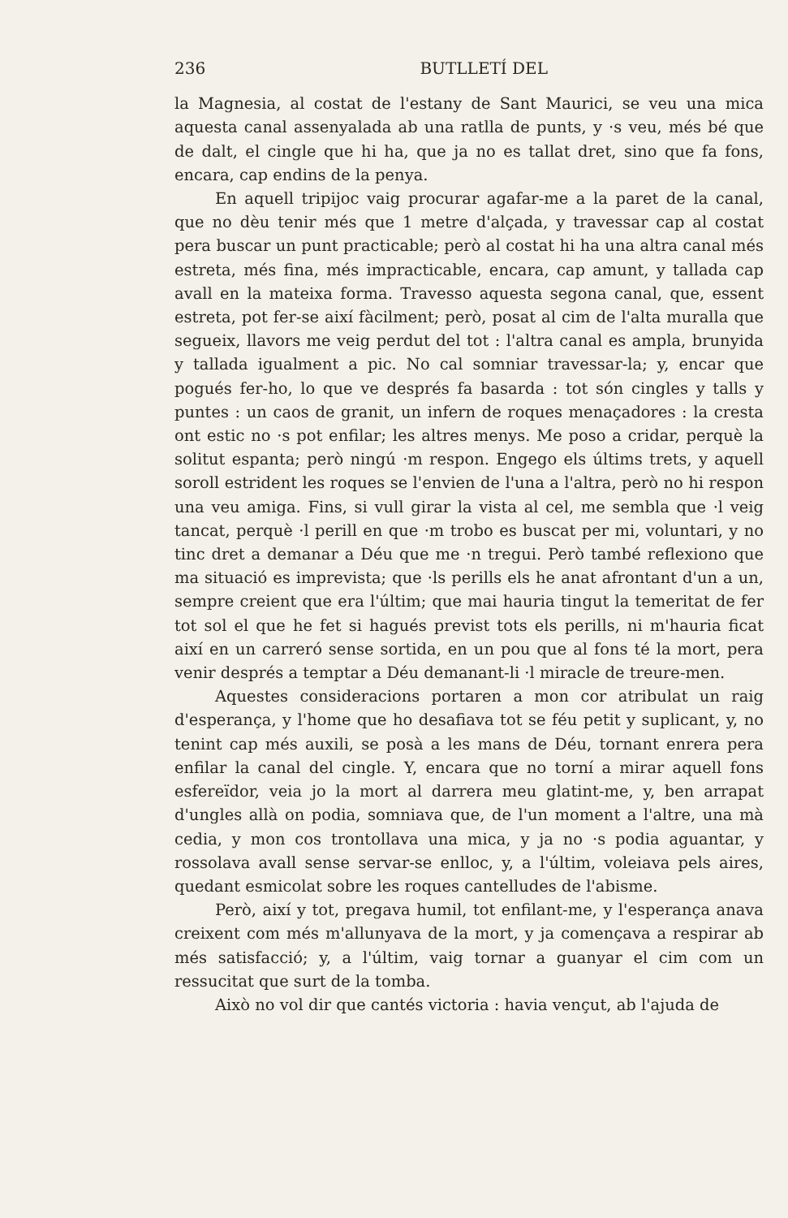236 BUTLLETÍ DEL
la Magnesia, al costat de l'estany de Sant Maurici, se veu una mica aquesta canal assenyalada ab una ratlla de punts, y ·s veu, més bé que de dalt, el cingle que hi ha, que ja no es tallat dret, sino que fa fons, encara, cap endins de la penya.
En aquell tripijoc vaig procurar agafar-me a la paret de la canal, que no dèu tenir més que 1 metre d'alçada, y travessar cap al costat pera buscar un punt practicable; però al costat hi ha una altra canal més estreta, més fina, més impracticable, encara, cap amunt, y tallada cap avall en la mateixa forma. Travesso aquesta segona canal, que, essent estreta, pot fer-se així fàcilment; però, posat al cim de l'alta muralla que segueix, llavors me veig perdut del tot : l'altra canal es ampla, brunyida y tallada igualment a pic. No cal somniar travessar-la; y, encar que pogués fer-ho, lo que ve després fa basarda : tot són cingles y talls y puntes : un caos de granit, un infern de roques menaçadores : la cresta ont estic no ·s pot enfilar; les altres menys. Me poso a cridar, perquè la solitut espanta; però ningú ·m respon. Engego els últims trets, y aquell soroll estrident les roques se l'envien de l'una a l'altra, però no hi respon una veu amiga. Fins, si vull girar la vista al cel, me sembla que ·l veig tancat, perquè ·l perill en que ·m trobo es buscat per mi, voluntari, y no tinc dret a demanar a Déu que me ·n tregui. Però també reflexiono que ma situació es imprevista; que ·ls perills els he anat afrontant d'un a un, sempre creient que era l'últim; que mai hauria tingut la temeritat de fer tot sol el que he fet si hagués previst tots els perills, ni m'hauria ficat així en un carreró sense sortida, en un pou que al fons té la mort, pera venir després a temptar a Déu demanant-li ·l miracle de treure-men.
Aquestes consideracions portaren a mon cor atribulat un raig d'esperança, y l'home que ho desafiava tot se féu petit y suplicant, y, no tenint cap més auxili, se posà a les mans de Déu, tornant enrera pera enfilar la canal del cingle. Y, encara que no torní a mirar aquell fons esfereïdor, veia jo la mort al darrera meu glatint-me, y, ben arrapat d'ungles allà on podia, somniava que, de l'un moment a l'altre, una mà cedia, y mon cos trontollava una mica, y ja no ·s podia aguantar, y rossolava avall sense servar-se enlloc, y, a l'últim, voleiava pels aires, quedant esmicolat sobre les roques cantelludes de l'abisme.
Però, així y tot, pregava humil, tot enfilant-me, y l'esperança anava creixent com més m'allunyava de la mort, y ja començava a respirar ab més satisfacció; y, a l'últim, vaig tornar a guanyar el cim com un ressucitat que surt de la tomba.
Això no vol dir que cantés victoria : havia vençut, ab l'ajuda de